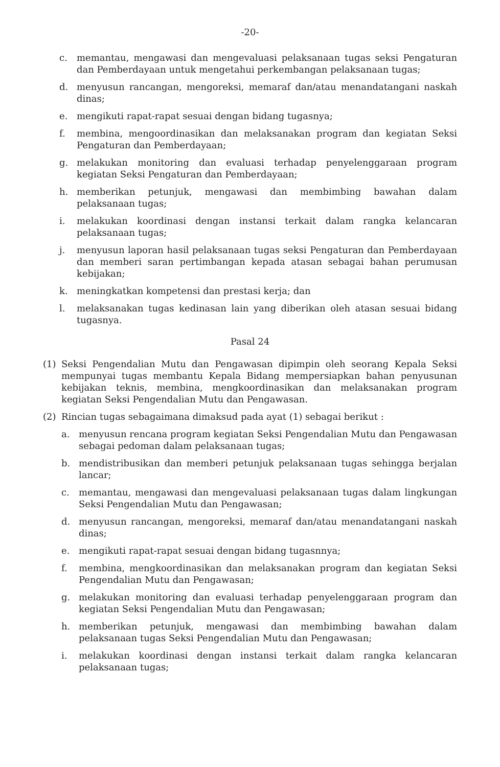-20-
c. memantau, mengawasi dan mengevaluasi pelaksanaan tugas seksi Pengaturan dan Pemberdayaan untuk mengetahui perkembangan pelaksanaan tugas;
d. menyusun rancangan, mengoreksi, memaraf dan/atau menandatangani naskah dinas;
e. mengikuti rapat-rapat sesuai dengan bidang tugasnya;
f. membina, mengoordinasikan dan melaksanakan program dan kegiatan Seksi Pengaturan dan Pemberdayaan;
g. melakukan monitoring dan evaluasi terhadap penyelenggaraan program kegiatan Seksi Pengaturan dan Pemberdayaan;
h. memberikan petunjuk, mengawasi dan membimbing bawahan dalam pelaksanaan tugas;
i. melakukan koordinasi dengan instansi terkait dalam rangka kelancaran pelaksanaan tugas;
j. menyusun laporan hasil pelaksanaan tugas seksi Pengaturan dan Pemberdayaan dan memberi saran pertimbangan kepada atasan sebagai bahan perumusan kebijakan;
k. meningkatkan kompetensi dan prestasi kerja; dan
l. melaksanakan tugas kedinasan lain yang diberikan oleh atasan sesuai bidang tugasnya.
Pasal 24
(1) Seksi Pengendalian Mutu dan Pengawasan dipimpin oleh seorang Kepala Seksi mempunyai tugas membantu Kepala Bidang mempersiapkan bahan penyusunan kebijakan teknis, membina, mengkoordinasikan dan melaksanakan program kegiatan Seksi Pengendalian Mutu dan Pengawasan.
(2) Rincian tugas sebagaimana dimaksud pada ayat (1) sebagai berikut :
a. menyusun rencana program kegiatan Seksi Pengendalian Mutu dan Pengawasan sebagai pedoman dalam pelaksanaan tugas;
b. mendistribusikan dan memberi petunjuk pelaksanaan tugas sehingga berjalan lancar;
c. memantau, mengawasi dan mengevaluasi pelaksanaan tugas dalam lingkungan Seksi Pengendalian Mutu dan Pengawasan;
d. menyusun rancangan, mengoreksi, memaraf dan/atau menandatangani naskah dinas;
e. mengikuti rapat-rapat sesuai dengan bidang tugasnnya;
f. membina, mengkoordinasikan dan melaksanakan program dan kegiatan Seksi Pengendalian Mutu dan Pengawasan;
g. melakukan monitoring dan evaluasi terhadap penyelenggaraan program dan kegiatan Seksi Pengendalian Mutu dan Pengawasan;
h. memberikan petunjuk, mengawasi dan membimbing bawahan dalam pelaksanaan tugas Seksi Pengendalian Mutu dan Pengawasan;
i. melakukan koordinasi dengan instansi terkait dalam rangka kelancaran pelaksanaan tugas;